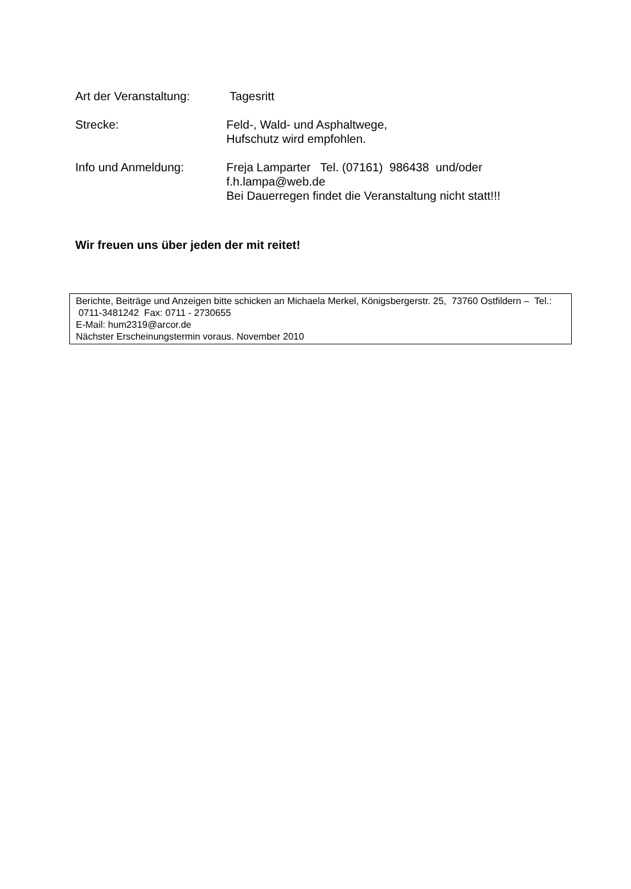Art der Veranstaltung:
Tagesritt
Strecke: Feld-, Wald- und Asphaltwege,
Hufschutz wird empfohlen.
Info und Anmeldung: Freja Lamparter Tel. (07161) 986438 und/oder
f.h.lampa@web.de
Bei Dauerregen findet die Veranstaltung nicht statt!!!
Wir freuen uns über jeden der mit reitet!
Berichte, Beiträge und Anzeigen bitte schicken an Michaela Merkel, Königsbergerstr. 25, 73760 Ostfildern – Tel.: 0711-3481242 Fax: 0711 - 2730655
E-Mail: hum2319@arcor.de
Nächster Erscheinungstermin voraus. November 2010